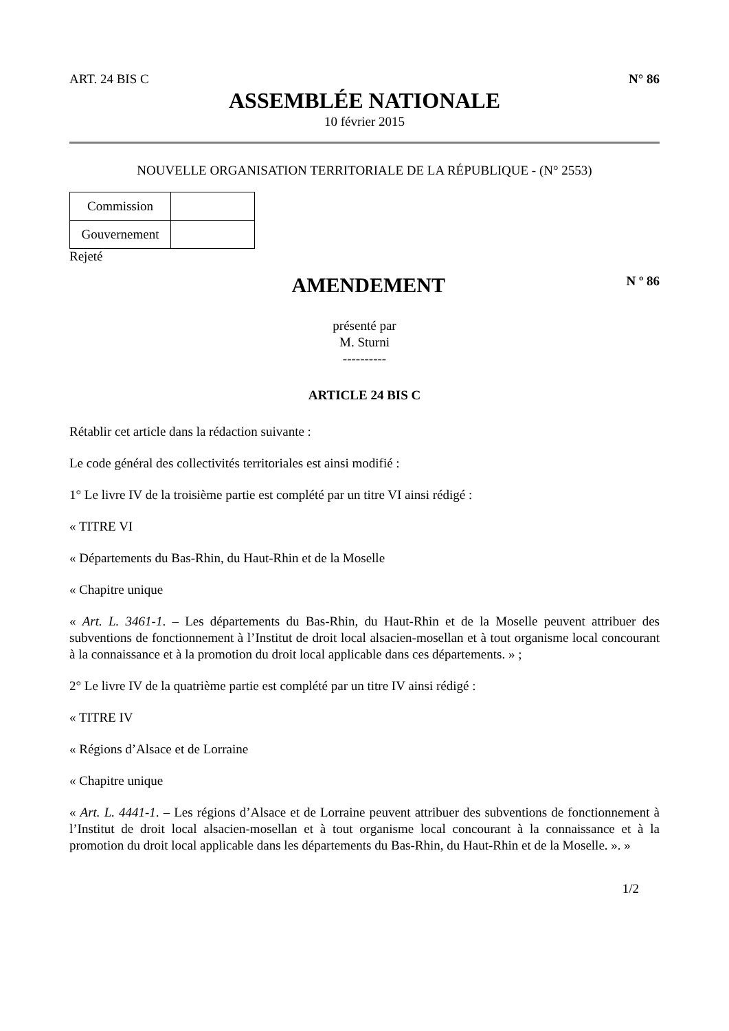ART. 24 BIS C N° 86
ASSEMBLÉE NATIONALE
10 février 2015
NOUVELLE ORGANISATION TERRITORIALE DE LA RÉPUBLIQUE - (N° 2553)
| Commission | |
| Gouvernement | |
Rejeté
AMENDEMENT
N º 86
présenté par
M. Sturni
----------
ARTICLE 24 BIS C
Rétablir cet article dans la rédaction suivante :
Le code général des collectivités territoriales est ainsi modifié :
1° Le livre IV de la troisième partie est complété par un titre VI ainsi rédigé :
« TITRE VI
« Départements du Bas-Rhin, du Haut-Rhin et de la Moselle
« Chapitre unique
« Art. L. 3461-1. – Les départements du Bas-Rhin, du Haut-Rhin et de la Moselle peuvent attribuer des subventions de fonctionnement à l’Institut de droit local alsacien-mosellan et à tout organisme local concourant à la connaissance et à la promotion du droit local applicable dans ces départements. » ;
2° Le livre IV de la quatrième partie est complété par un titre IV ainsi rédigé :
« TITRE IV
« Régions d’Alsace et de Lorraine
« Chapitre unique
« Art. L. 4441-1. – Les régions d’Alsace et de Lorraine peuvent attribuer des subventions de fonctionnement à l’Institut de droit local alsacien-mosellan et à tout organisme local concourant à la connaissance et à la promotion du droit local applicable dans les départements du Bas-Rhin, du Haut-Rhin et de la Moselle. ». »
1/2